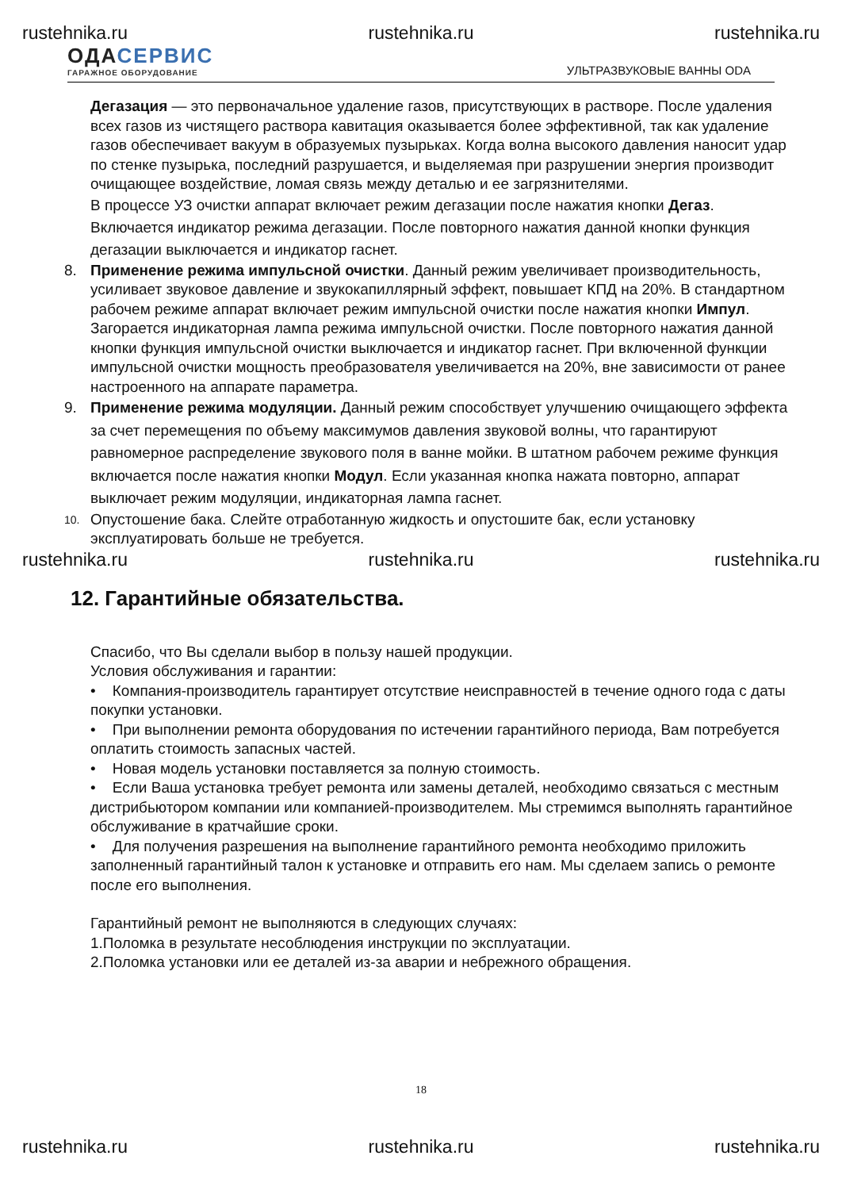rustehnika.ru rustehnika.ru rustehnika.ru
ОДАСЕРВИС
ГАРАЖНОЕ ОБОРУДОВАНИЕ
УЛЬТРАЗВУКОВЫЕ ВАННЫ ODA
Дегазация — это первоначальное удаление газов, присутствующих в растворе. После удаления всех газов из чистящего раствора кавитация оказывается более эффективной, так как удаление газов обеспечивает вакуум в образуемых пузырьках. Когда волна высокого давления наносит удар по стенке пузырька, последний разрушается, и выделяемая при разрушении энергия производит очищающее воздействие, ломая связь между деталью и ее загрязнителями.
В процессе УЗ очистки аппарат включает режим дегазации после нажатия кнопки Дегаз. Включается индикатор режима дегазации. После повторного нажатия данной кнопки функция дегазации выключается и индикатор гаснет.
8. Применение режима импульсной очистки. Данный режим увеличивает производительность, усиливает звуковое давление и звукокапиллярный эффект, повышает КПД на 20%. В стандартном рабочем режиме аппарат включает режим импульсной очистки после нажатия кнопки Импул. Загорается индикаторная лампа режима импульсной очистки. После повторного нажатия данной кнопки функция импульсной очистки выключается и индикатор гаснет. При включенной функции импульсной очистки мощность преобразователя увеличивается на 20%, вне зависимости от ранее настроенного на аппарате параметра.
9. Применение режима модуляции. Данный режим способствует улучшению очищающего эффекта за счет перемещения по объему максимумов давления звуковой волны, что гарантируют равномерное распределение звукового поля в ванне мойки. В штатном рабочем режиме функция включается после нажатия кнопки Модул. Если указанная кнопка нажата повторно, аппарат выключает режим модуляции, индикаторная лампа гаснет.
10.
Опустошение бака. Слейте отработанную жидкость и опустошите бак, если установку эксплуатировать больше не требуется.
rustehnika.ru rustehnika.ru rustehnika.ru
12. Гарантийные обязательства.
Спасибо, что Вы сделали выбор в пользу нашей продукции.
Условия обслуживания и гарантии:
• Компания-производитель гарантирует отсутствие неисправностей в течение одного года с даты покупки установки.
• При выполнении ремонта оборудования по истечении гарантийного периода, Вам потребуется оплатить стоимость запасных частей.
• Новая модель установки поставляется за полную стоимость.
• Если Ваша установка требует ремонта или замены деталей, необходимо связаться с местным дистрибьютором компании или компанией-производителем. Мы стремимся выполнять гарантийное обслуживание в кратчайшие сроки.
• Для получения разрешения на выполнение гарантийного ремонта необходимо приложить заполненный гарантийный талон к установке и отправить его нам. Мы сделаем запись о ремонте после его выполнения.
Гарантийный ремонт не выполняются в следующих случаях:
1.Поломка в результате несоблюдения инструкции по эксплуатации.
2.Поломка установки или ее деталей из-за аварии и небрежного обращения.
18
rustehnika.ru rustehnika.ru rustehnika.ru